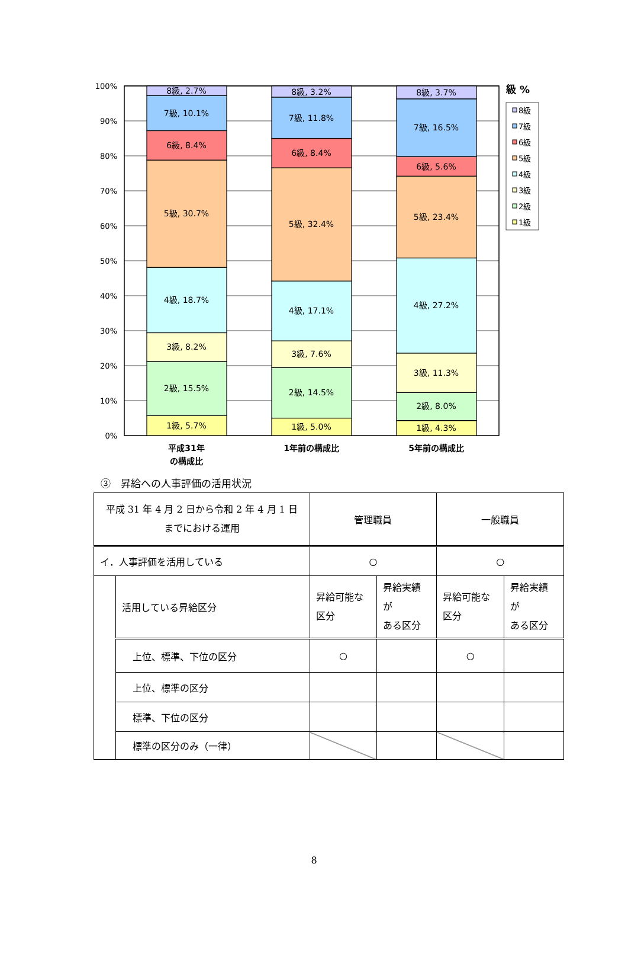100%
90%
80%
70%
60%
50%
40%
30%
20%
10%
0%
8級, 2.7%
7級, 10.1%
6級, 8.4%
5級, 30.7%
4級, 18.7%
3級, 8.2%
2級, 15.5%
1級, 5.7%
8級, 3.2%
7級, 11.8%
6級, 8.4%
5級, 32.4%
4級, 17.1%
3級, 7.6%
2級, 14.5%
1級, 5.0%
8級, 3.7%
7級, 16.5%
6級, 5.6%
5級, 23.4%
4級, 27.2%
3級, 11.3%
2級, 8.0%
1級, 4.3%
平成31年
の構成比
1年前の構成比
5年前の構成比
級 %
8級
7級
6級
5級
4級
3級
2級
1級
③　昇給への人事評価の活用状況
| 平成 31 年 4 月 2 日から令和 2 年 4 月 1 日 までにおける運用 | | 管理職員 | | 一般職員 | |
| イ．人事評価を活用している | | ○ | | ○ | |
| | 活用している昇給区分 | 昇給可能な 区分 | 昇給実績が ある区分 | 昇給可能な 区分 | 昇給実績が ある区分 |
| | 上位、標準、下位の区分 | ○ | | ○ | |
| | 上位、標準の区分 | | | | |
| | 標準、下位の区分 | | | | |
| | 標準の区分のみ（一律） | | | | |
8